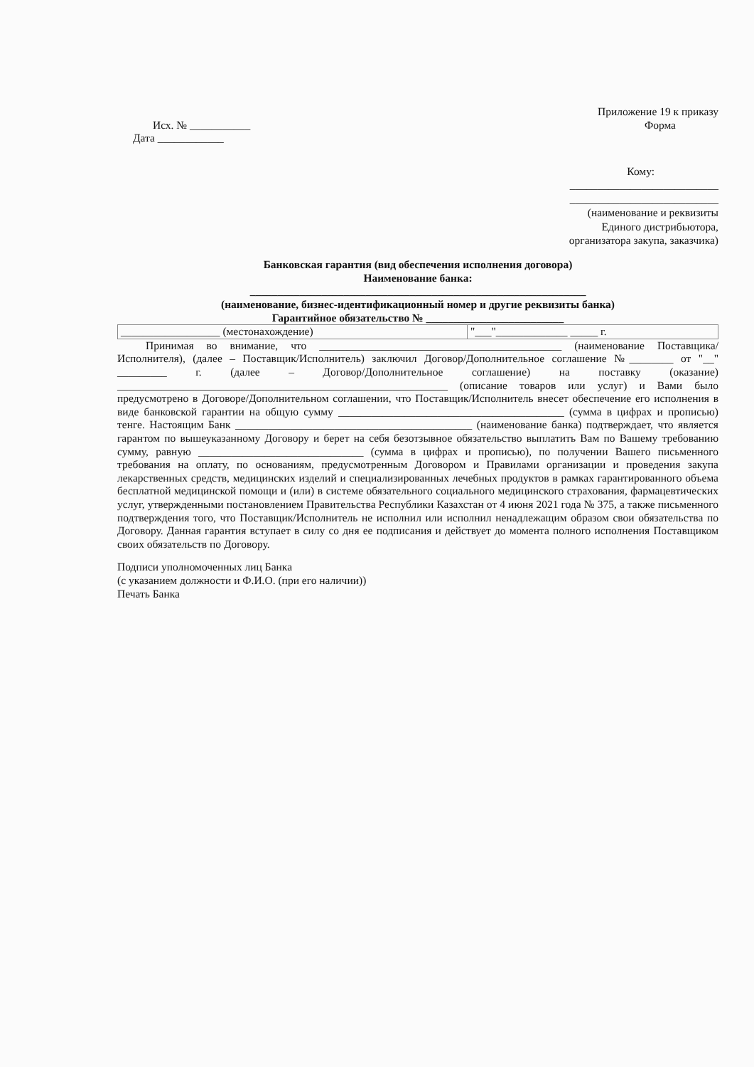Приложение 19 к приказу
Исх. № ___________
Дата ____________
Форма
Кому:
___________________________
___________________________
(наименование и реквизиты
Единого дистрибьютора,
организатора закупа, заказчика)
Банковская гарантия (вид обеспечения исполнения договора)
Наименование банка:
_____________________________________________________________
(наименование, бизнес-идентификационный номер и другие реквизиты банка)
Гарантийное обязательство № _________________________
| __________________ (местонахождение) | "___"_____________ _____ г. |
Принимая во внимание, что ____________________________________________ (наименование Поставщика/ Исполнителя), (далее – Поставщик/Исполнитель) заключил Договор/Дополнительное соглашение №________ от "__" _________ г. (далее – Договор/Дополнительное соглашение) на поставку (оказание) ____________________________________________________________ (описание товаров или услуг) и Вами было предусмотрено в Договоре/Дополнительном соглашении, что Поставщик/Исполнитель внесет обеспечение его исполнения в виде банковской гарантии на общую сумму _________________________________________ (сумма в цифрах и прописью) тенге. Настоящим Банк ___________________________________________ (наименование банка) подтверждает, что является гарантом по вышеуказанному Договору и берет на себя безотзывное обязательство выплатить Вам по Вашему требованию сумму, равную ______________________________ (сумма в цифрах и прописью), по получении Вашего письменного требования на оплату, по основаниям, предусмотренным Договором и Правилами организации и проведения закупа лекарственных средств, медицинских изделий и специализированных лечебных продуктов в рамках гарантированного объема бесплатной медицинской помощи и (или) в системе обязательного социального медицинского страхования, фармацевтических услуг, утвержденными постановлением Правительства Республики Казахстан от 4 июня 2021 года № 375, а также письменного подтверждения того, что Поставщик/Исполнитель не исполнил или исполнил ненадлежащим образом свои обязательства по Договору. Данная гарантия вступает в силу со дня ее подписания и действует до момента полного исполнения Поставщиком своих обязательств по Договору.
Подписи уполномоченных лиц Банка
(с указанием должности и Ф.И.О. (при его наличии))
Печать Банка